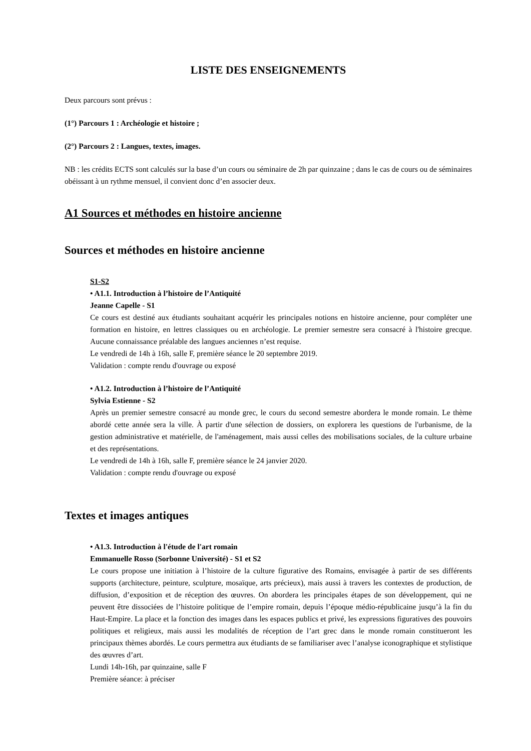LISTE DES ENSEIGNEMENTS
Deux parcours sont prévus :
(1°) Parcours 1 : Archéologie et histoire ;
(2°) Parcours 2 : Langues, textes, images.
NB : les crédits ECTS sont calculés sur la base d’un cours ou séminaire de 2h par quinzaine ; dans le cas de cours ou de séminaires obéissant à un rythme mensuel, il convient donc d’en associer deux.
A1 Sources et méthodes en histoire ancienne
Sources et méthodes en histoire ancienne
S1-S2
• A1.1. Introduction à l’histoire de l’Antiquité
Jeanne Capelle - S1
Ce cours est destiné aux étudiants souhaitant acquérir les principales notions en histoire ancienne, pour compléter une formation en histoire, en lettres classiques ou en archéologie. Le premier semestre sera consacré à l'histoire grecque. Aucune connaissance préalable des langues anciennes n’est requise.
Le vendredi de 14h à 16h, salle F, première séance le 20 septembre 2019.
Validation : compte rendu d'ouvrage ou exposé
• A1.2. Introduction à l’histoire de l’Antiquité
Sylvia Estienne - S2
Après un premier semestre consacré au monde grec, le cours du second semestre abordera le monde romain. Le thème abordé cette année sera la ville. À partir d'une sélection de dossiers, on explorera les questions de l'urbanisme, de la gestion administrative et matérielle, de l'aménagement, mais aussi celles des mobilisations sociales, de la culture urbaine et des représentations.
Le vendredi de 14h à 16h, salle F, première séance le 24 janvier 2020.
Validation : compte rendu d'ouvrage ou exposé
Textes et images antiques
• A1.3. Introduction à l'étude de l'art romain
Emmanuelle Rosso (Sorbonne Université) - S1 et S2
Le cours propose une initiation à l’histoire de la culture figurative des Romains, envisagée à partir de ses différents supports (architecture, peinture, sculpture, mosaïque, arts précieux), mais aussi à travers les contextes de production, de diffusion, d’exposition et de réception des œuvres. On abordera les principales étapes de son développement, qui ne peuvent être dissociées de l’histoire politique de l’empire romain, depuis l’époque médio-républicaine jusqu’à la fin du Haut-Empire. La place et la fonction des images dans les espaces publics et privé, les expressions figuratives des pouvoirs politiques et religieux, mais aussi les modalités de réception de l’art grec dans le monde romain constitueront les principaux thèmes abordés. Le cours permettra aux étudiants de se familiariser avec l’analyse iconographique et stylistique des œuvres d’art.
Lundi 14h-16h, par quinzaine, salle F
Première séance: à préciser